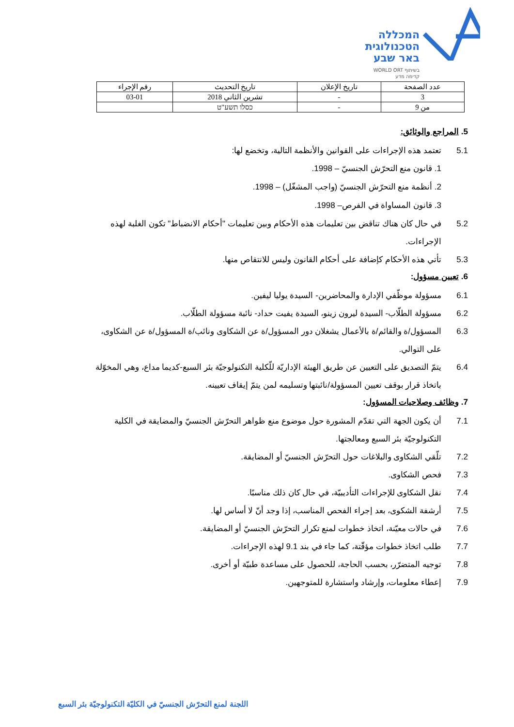המכללה
הטכנולוגית
באר שבע
בשיתוף WORLD ORT
קדימה מדע
| عدد الصفحة | تاريخ الإعلان | تاريخ التحديث | رقم الإجراء |
| --- | --- | --- | --- |
| 3 | - | تشرين الثاني 2018 | 03-01 |
| من 9 | - | כסלו תשע"ט | |
5. المراجع والوثائق:
5.1 تعتمد هذه الإجراءات على القوانين والأنظمة التالية، وتخضع لها:
1. قانون منع التحرّش الجنسيّ – 1998.
2. أنظمة منع التحرّش الجنسيّ (واجب المشغّل) – 1998.
3. قانون المساواة في الفرص– 1998.
5.2 في حال كان هناك تناقض بين تعليمات هذه الأحكام وبين تعليمات "أحكام الانضباط" تكون الغلبة لهذه الإجراءات.
5.3 تأتي هذه الأحكام كإضافة على أحكام القانون وليس للانتقاص منها.
6. تعيين مسؤول:
6.1 مسؤولة موظّفي الإدارة والمحاضرين- السيدة يوليا ليفين.
6.2 مسؤولة الطلّاب- السيدة ليرون زينو، السيدة يفيت حداد- نائبة مسؤولة الطلّاب.
6.3 المسؤول/ة والقائم/ة بالأعمال يشغلان دور المسؤول/ة عن الشكاوى ونائب/ة المسؤول/ة عن الشكاوى، على التوالي.
6.4 يتمّ التصديق على التعيين عن طريق الهيئة الإداريّة للّكلية التكنولوجيّة بئر السبع-كديما مداع، وهي المخوّلة باتخاذ قرار بوقف تعيين المسؤولة/نائبتها وتسليمه لمن يتمّ إيقاف تعيينه.
7. وظائف وصلاحيات المسؤول:
7.1 أن يكون الجهة التي تقدّم المشورة حول موضوع منع ظواهر التحرّش الجنسيّ والمضايقة في الكلية التكنولوجيّة بئر السبع ومعالجتها.
7.2 تلّقي الشكاوى والبلاغات حول التحرّش الجنسيّ أو المضايقة.
7.3 فحص الشكاوى.
7.4 نقل الشكاوى للإجراءات التأديبيّة، في حال كان ذلك مناسبًا.
7.5 أرشفة الشكوى، بعد إجراء الفحص المناسب، إذا وجد أنّ لا أساس لها.
7.6 في حالات معيّنة، اتخاذ خطوات لمنع تكرار التحرّش الجنسيّ أو المضايقة.
7.7 طلب اتخاذ خطوات مؤقّتة، كما جاء في بند 9.1 لهذه الإجراءات.
7.8 توجيه المتضرّر، بحسب الحاجة، للحصول على مساعدة طبيّة أو أخرى.
7.9 إعطاء معلومات، وإرشاد واستشارة للمتوجهين.
اللجنة لمنع التحرّش الجنسيّ في الكليّة التكنولوجيّة بئر السبع